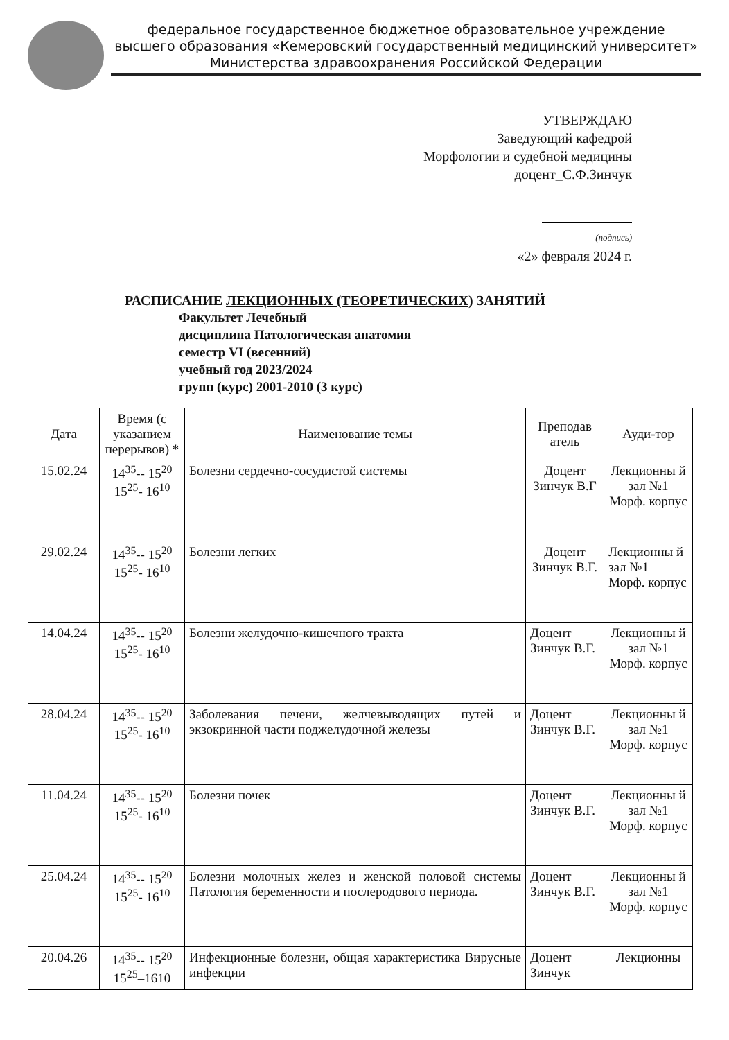федеральное государственное бюджетное образовательное учреждение
высшего образования «Кемеровский государственный медицинский университет»
Министерства здравоохранения Российской Федерации
УТВЕРЖДАЮ
Заведующий кафедрой
Морфологии и судебной медицины
доцент_С.Ф.Зинчук
(подпись)
«2» февраля 2024 г.
РАСПИСАНИЕ ЛЕКЦИОННЫХ (ТЕОРЕТИЧЕСКИХ) ЗАНЯТИЙ
Факультет Лечебный
дисциплина Патологическая анатомия
семестр VI (весенний)
учебный год 2023/2024
групп (курс) 2001-2010 (3 курс)
| Дата | Время (с указанием перерывов) * | Наименование темы | Преподав атель | Ауди-тор |
| --- | --- | --- | --- | --- |
| 15.02.24 | 14<sup>35</sup>-- 15<sup>20</sup> 15<sup>25</sup>- 16<sup>10</sup> | Болезни сердечно-сосудистой системы | Доцент Зинчук В.Г | Лекционны й зал №1 Морф. корпус |
| 29.02.24 | 14<sup>35</sup>-- 15<sup>20</sup> 15<sup>25</sup>- 16<sup>10</sup> | Болезни легких | Доцент Зинчук В.Г. | Лекционны й зал №1 Морф. корпус |
| 14.04.24 | 14<sup>35</sup>-- 15<sup>20</sup> 15<sup>25</sup>- 16<sup>10</sup> | Болезни желудочно-кишечного тракта | Доцент Зинчук В.Г. | Лекционны й зал №1 Морф. корпус |
| 28.04.24 | 14<sup>35</sup>-- 15<sup>20</sup> 15<sup>25</sup>- 16<sup>10</sup> | Заболевания печени, желчевыводящих путей и экзокринной части поджелудочной железы | Доцент Зинчук В.Г. | Лекционны й зал №1 Морф. корпус |
| 11.04.24 | 14<sup>35</sup>-- 15<sup>20</sup> 15<sup>25</sup>- 16<sup>10</sup> | Болезни почек | Доцент Зинчук В.Г. | Лекционны й зал №1 Морф. корпус |
| 25.04.24 | 14<sup>35</sup>-- 15<sup>20</sup> 15<sup>25</sup>- 16<sup>10</sup> | Болезни молочных желез и женской половой системы Патология беременности и послеродового периода. | Доцент Зинчук В.Г. | Лекционны й зал №1 Морф. корпус |
| 20.04.26 | 14<sup>35</sup>-- 15<sup>20</sup> 15<sup>25</sup>–1610 | Инфекционные болезни, общая характеристика Вирусные инфекции | Доцент Зинчук | Лекционны |